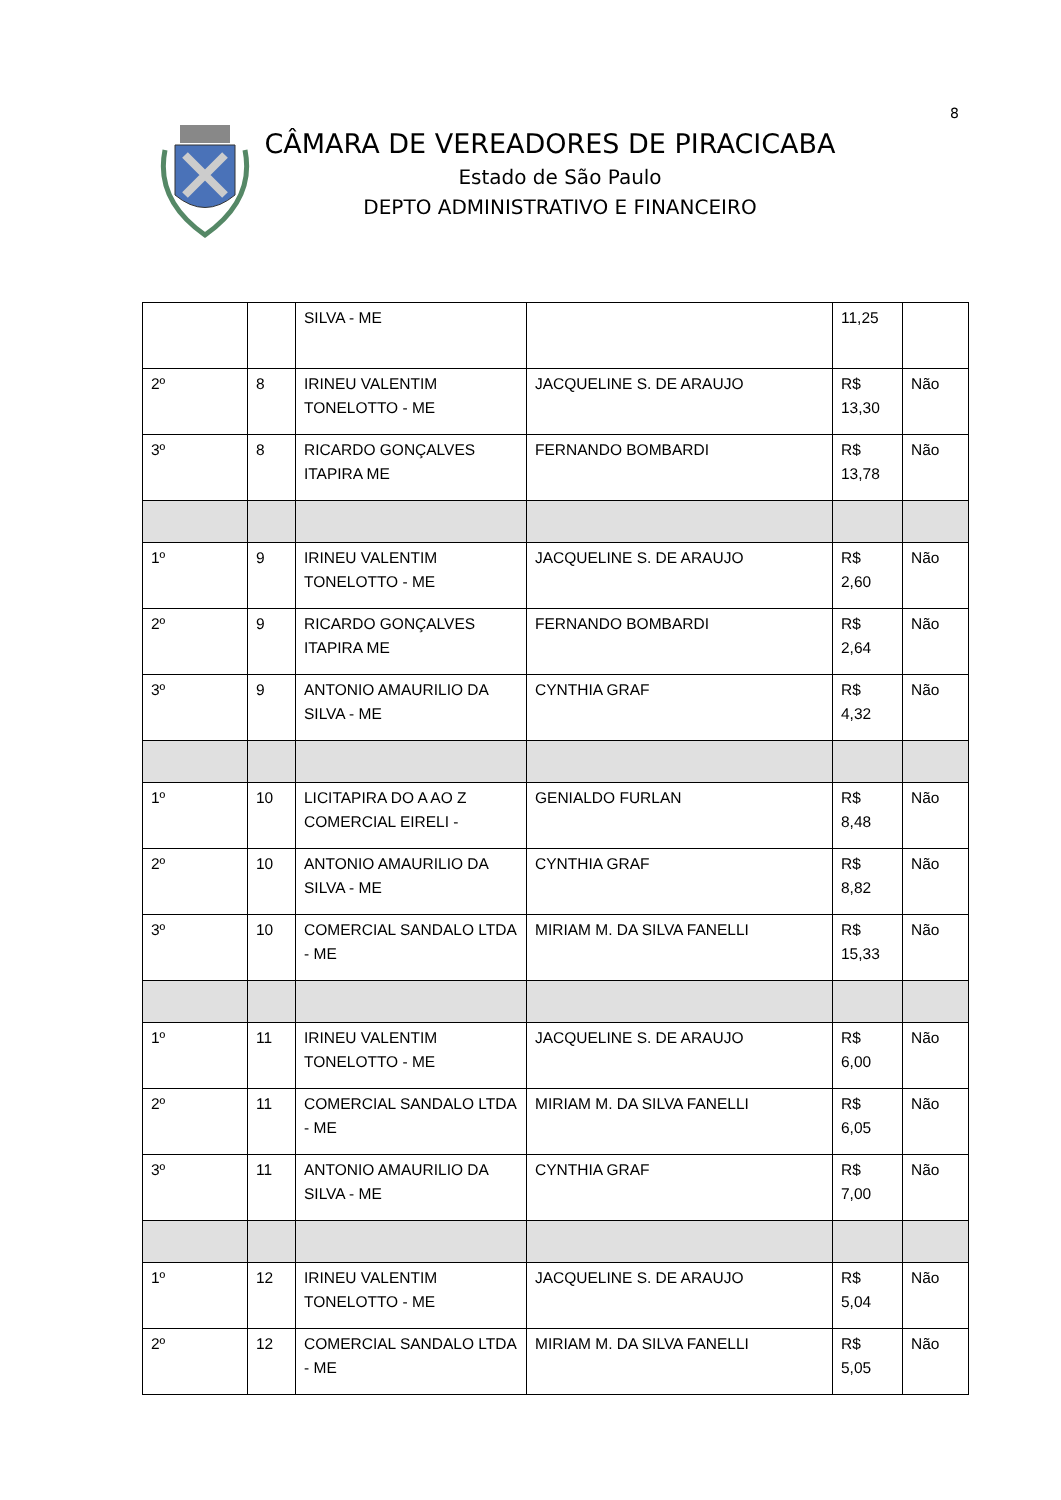8
CÂMARA DE VEREADORES DE PIRACICABA
Estado de São Paulo
DEPTO ADMINISTRATIVO E FINANCEIRO
| | | SILVA - ME | | 11,25 | |
| 2º | 8 | IRINEU VALENTIM TONELOTTO - ME | JACQUELINE S. DE ARAUJO | R$ 13,30 | Não |
| 3º | 8 | RICARDO GONÇALVES ITAPIRA ME | FERNANDO BOMBARDI | R$ 13,78 | Não |
| 1º | 9 | IRINEU VALENTIM TONELOTTO - ME | JACQUELINE S. DE ARAUJO | R$ 2,60 | Não |
| 2º | 9 | RICARDO GONÇALVES ITAPIRA ME | FERNANDO BOMBARDI | R$ 2,64 | Não |
| 3º | 9 | ANTONIO AMAURILIO DA SILVA - ME | CYNTHIA GRAF | R$ 4,32 | Não |
| 1º | 10 | LICITAPIRA DO A AO Z COMERCIAL EIRELI - | GENIALDO FURLAN | R$ 8,48 | Não |
| 2º | 10 | ANTONIO AMAURILIO DA SILVA - ME | CYNTHIA GRAF | R$ 8,82 | Não |
| 3º | 10 | COMERCIAL SANDALO LTDA - ME | MIRIAM M. DA SILVA FANELLI | R$ 15,33 | Não |
| 1º | 11 | IRINEU VALENTIM TONELOTTO - ME | JACQUELINE S. DE ARAUJO | R$ 6,00 | Não |
| 2º | 11 | COMERCIAL SANDALO LTDA - ME | MIRIAM M. DA SILVA FANELLI | R$ 6,05 | Não |
| 3º | 11 | ANTONIO AMAURILIO DA SILVA - ME | CYNTHIA GRAF | R$ 7,00 | Não |
| 1º | 12 | IRINEU VALENTIM TONELOTTO - ME | JACQUELINE S. DE ARAUJO | R$ 5,04 | Não |
| 2º | 12 | COMERCIAL SANDALO LTDA - ME | MIRIAM M. DA SILVA FANELLI | R$ 5,05 | Não |